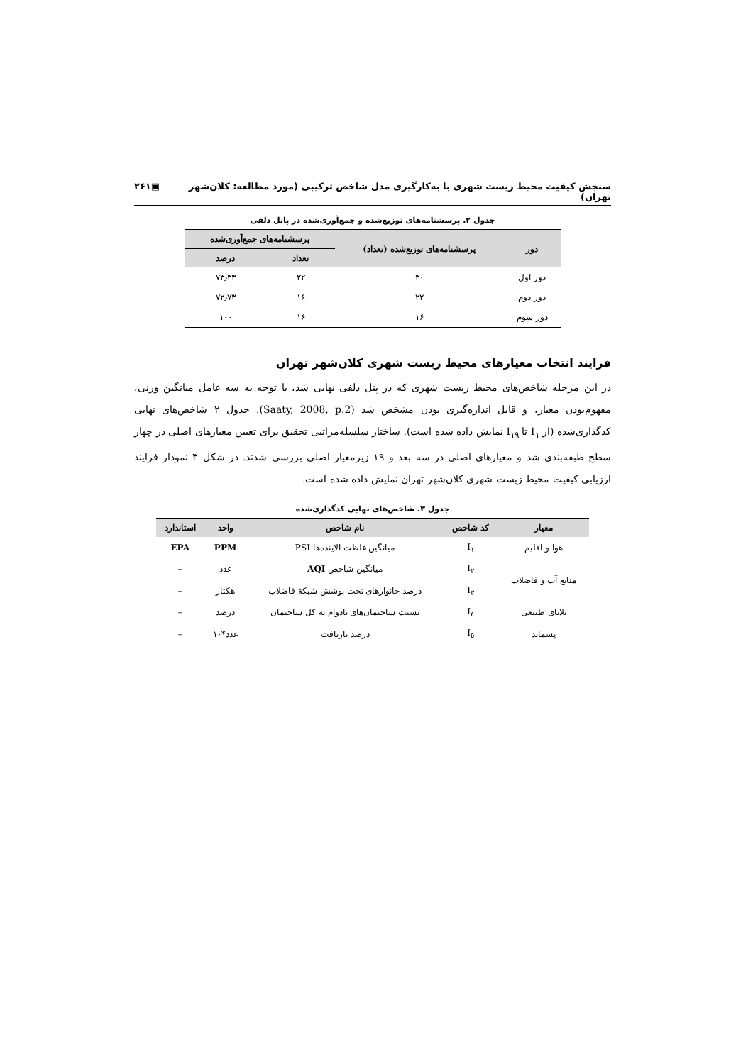سنجش کیفیت محیط زیست شهری با به‌کارگیری مدل شاخص ترکیبی (مورد مطالعه: کلان‌شهر تهران) ▣۲۶۱
جدول ۲. پرسشنامه‌های توزیع‌شده و جمع‌آوری‌شده در پانل دلفی
| دور | پرسشنامه‌های توزیع‌شده (تعداد) | پرسشنامه‌های جمع‌آوری‌شده | |
| --- | --- | --- | --- |
| | | تعداد | درصد |
| دور اول | ۳۰ | ۲۲ | ۷۳٫۳۳ |
| دور دوم | ۲۲ | ۱۶ | ۷۲٫۷۳ |
| دور سوم | ۱۶ | ۱۶ | ۱۰۰ |
فرایند انتخاب معیارهای محیط زیست شهری کلان‌شهر تهران
در این مرحله شاخص‌های محیط زیست شهری که در پنل دلفی نهایی شد، با توجه به سه عامل میانگین وزنی، مفهوم‌بودن معیار، و قابل اندازه‌گیری بودن مشخص شد (Saaty, 2008, p.2). جدول ۲ شاخص‌های نهایی کدگذاری‌شده (از I<sub>۱</sub> تا I<sub>۱۹</sub> نمایش داده شده است). ساختار سلسله‌مراتبی تحقیق برای تعیین معیارهای اصلی در چهار سطح طبقه‌بندی شد و معیارهای اصلی در سه بعد و ۱۹ زیرمعیار اصلی بررسی شدند. در شکل ۳ نمودار فرایند ارزیابی کیفیت محیط زیست شهری کلان‌شهر تهران نمایش داده شده است.
جدول ۳. شاخص‌های نهایی کدگذاری‌شده
| معیار | کد شاخص | نام شاخص | واحد | استاندارد |
| --- | --- | --- | --- | --- |
| هوا و اقلیم | I<sub>۱</sub> | میانگین غلظت آلاینده‌ها PSI | PPM | EPA |
| منابع آب و فاضلاب | I<sub>۲</sub> | میانگین شاخص AQI | عدد | – |
| | I<sub>۳</sub> | درصد خانوارهای تحت پوشش شبکهٔ فاضلاب | هکتار | – |
| بلایای طبیعی | I<sub>٤</sub> | نسبت ساختمان‌های بادوام به کل ساختمان | درصد | – |
| پسماند | I<sub>٥</sub> | درصد بازیافت | عدد*۱۰ | – |